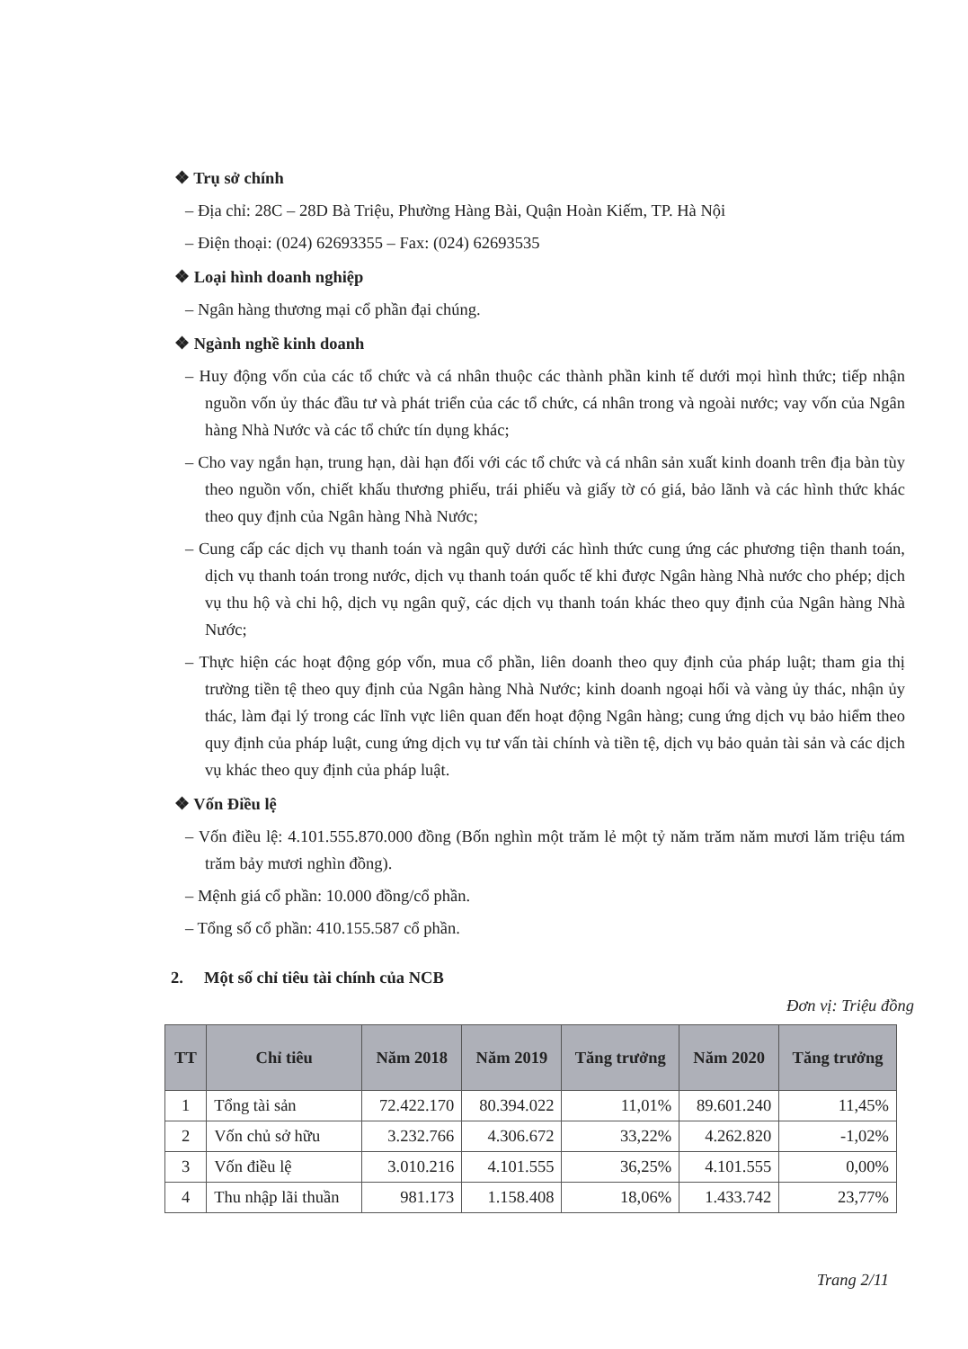❖ Trụ sở chính
– Địa chỉ: 28C – 28D Bà Triệu, Phường Hàng Bài, Quận Hoàn Kiếm, TP. Hà Nội
– Điện thoại: (024) 62693355 – Fax: (024) 62693535
❖ Loại hình doanh nghiệp
– Ngân hàng thương mại cổ phần đại chúng.
❖ Ngành nghề kinh doanh
– Huy động vốn của các tổ chức và cá nhân thuộc các thành phần kinh tế dưới mọi hình thức; tiếp nhận nguồn vốn ủy thác đầu tư và phát triển của các tổ chức, cá nhân trong và ngoài nước; vay vốn của Ngân hàng Nhà Nước và các tổ chức tín dụng khác;
– Cho vay ngắn hạn, trung hạn, dài hạn đối với các tổ chức và cá nhân sản xuất kinh doanh trên địa bàn tùy theo nguồn vốn, chiết khấu thương phiếu, trái phiếu và giấy tờ có giá, bảo lãnh và các hình thức khác theo quy định của Ngân hàng Nhà Nước;
– Cung cấp các dịch vụ thanh toán và ngân quỹ dưới các hình thức cung ứng các phương tiện thanh toán, dịch vụ thanh toán trong nước, dịch vụ thanh toán quốc tế khi được Ngân hàng Nhà nước cho phép; dịch vụ thu hộ và chi hộ, dịch vụ ngân quỹ, các dịch vụ thanh toán khác theo quy định của Ngân hàng Nhà Nước;
– Thực hiện các hoạt động góp vốn, mua cổ phần, liên doanh theo quy định của pháp luật; tham gia thị trường tiền tệ theo quy định của Ngân hàng Nhà Nước; kinh doanh ngoại hối và vàng ủy thác, nhận ủy thác, làm đại lý trong các lĩnh vực liên quan đến hoạt động Ngân hàng; cung ứng dịch vụ bảo hiểm theo quy định của pháp luật, cung ứng dịch vụ tư vấn tài chính và tiền tệ, dịch vụ bảo quản tài sản và các dịch vụ khác theo quy định của pháp luật.
❖ Vốn Điều lệ
– Vốn điều lệ: 4.101.555.870.000 đồng (Bốn nghìn một trăm lẻ một tỷ năm trăm năm mươi lăm triệu tám trăm bảy mươi nghìn đồng).
– Mệnh giá cổ phần: 10.000 đồng/cổ phần.
– Tổng số cổ phần: 410.155.587 cổ phần.
2. Một số chỉ tiêu tài chính của NCB
Đơn vị: Triệu đồng
| TT | Chỉ tiêu | Năm 2018 | Năm 2019 | Tăng trưởng | Năm 2020 | Tăng trưởng |
| --- | --- | --- | --- | --- | --- | --- |
| 1 | Tổng tài sản | 72.422.170 | 80.394.022 | 11,01% | 89.601.240 | 11,45% |
| 2 | Vốn chủ sở hữu | 3.232.766 | 4.306.672 | 33,22% | 4.262.820 | -1,02% |
| 3 | Vốn điều lệ | 3.010.216 | 4.101.555 | 36,25% | 4.101.555 | 0,00% |
| 4 | Thu nhập lãi thuần | 981.173 | 1.158.408 | 18,06% | 1.433.742 | 23,77% |
Trang 2/11